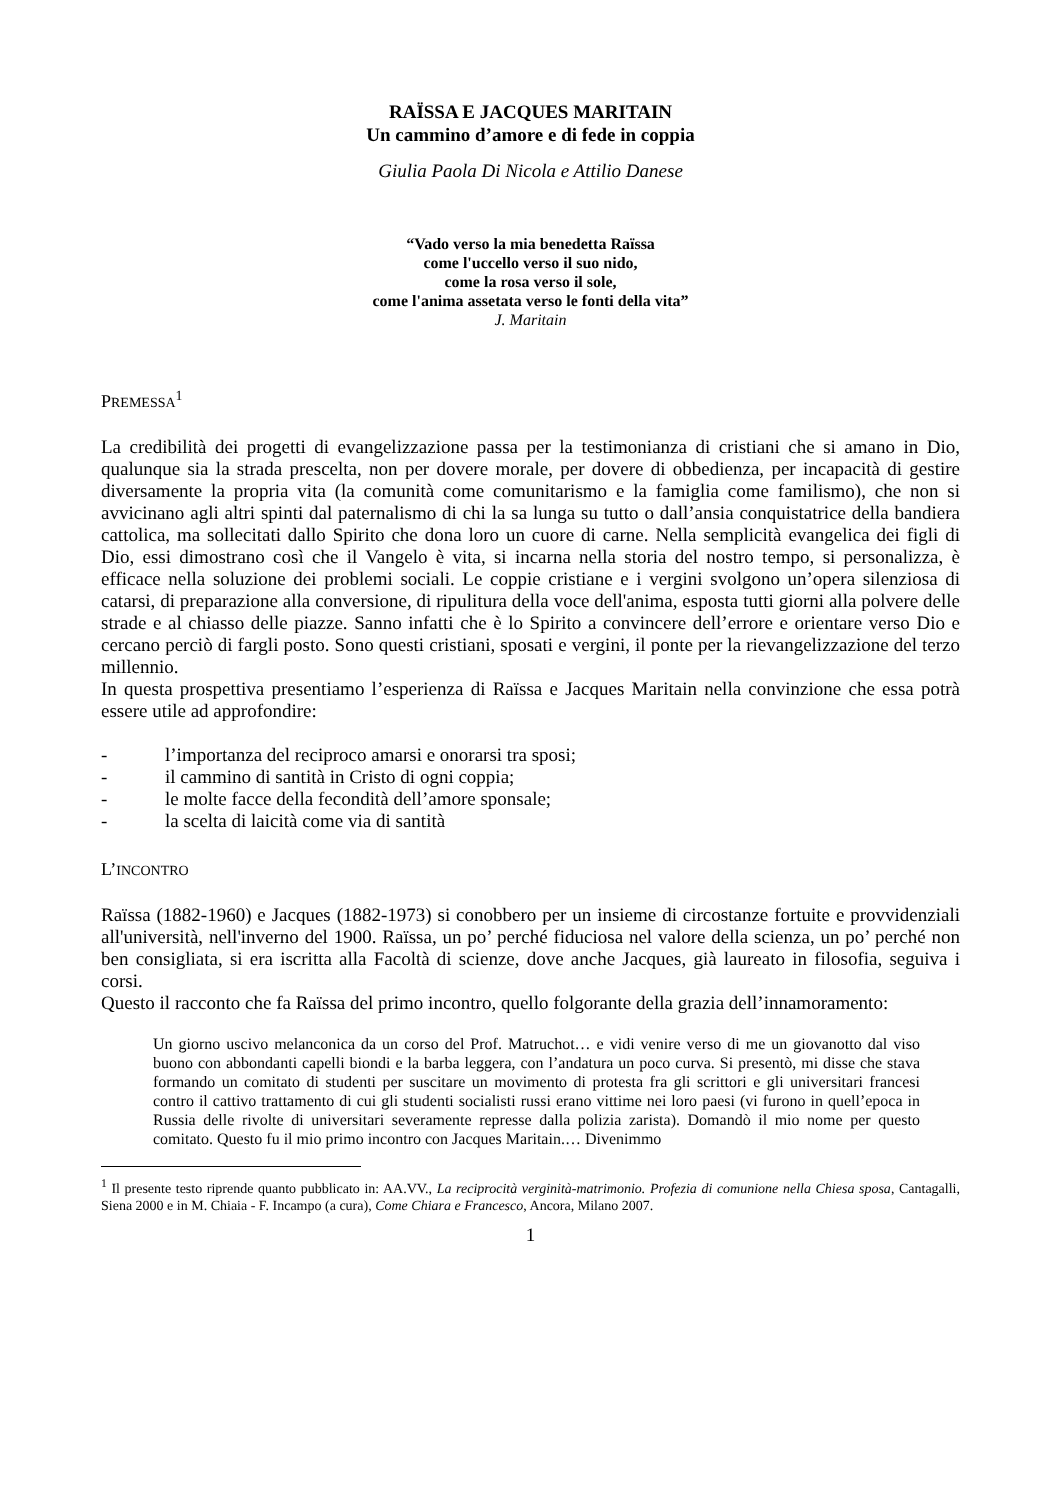RAÏSSA E JACQUES MARITAIN
Un cammino d’amore e di fede in coppia
Giulia Paola Di Nicola e Attilio Danese
“Vado verso la mia benedetta Raïssa
come l'uccello verso il suo nido,
come la rosa verso il sole,
come l'anima assetata verso le fonti della vita”
J. Maritain
PREMESSA<sup>1</sup>
La credibilità dei progetti di evangelizzazione passa per la testimonianza di cristiani che si amano in Dio, qualunque sia la strada prescelta, non per dovere morale, per dovere di obbedienza, per incapacità di gestire diversamente la propria vita (la comunità come comunitarismo e la famiglia come familismo), che non si avvicinano agli altri spinti dal paternalismo di chi la sa lunga su tutto o dall’ansia conquistatrice della bandiera cattolica, ma sollecitati dallo Spirito che dona loro un cuore di carne. Nella semplicità evangelica dei figli di Dio, essi dimostrano così che il Vangelo è vita, si incarna nella storia del nostro tempo, si personalizza, è efficace nella soluzione dei problemi sociali. Le coppie cristiane e i vergini svolgono un’opera silenziosa di catarsi, di preparazione alla conversione, di ripulitura della voce dell'anima, esposta tutti giorni alla polvere delle strade e al chiasso delle piazze. Sanno infatti che è lo Spirito a convincere dell’errore e orientare verso Dio e cercano perciò di fargli posto. Sono questi cristiani, sposati e vergini, il ponte per la rievangelizzazione del terzo millennio.
In questa prospettiva presentiamo l’esperienza di Raïssa e Jacques Maritain nella convinzione che essa potrà essere utile ad approfondire:
- l’importanza del reciproco amarsi e onorarsi tra sposi;
- il cammino di santità in Cristo di ogni coppia;
- le molte facce della fecondità dell’amore sponsale;
- la scelta di laicità come via di santità
L’INCONTRO
Raïssa (1882-1960) e Jacques (1882-1973) si conobbero per un insieme di circostanze fortuite e provvidenziali all'università, nell'inverno del 1900. Raïssa, un po’ perché fiduciosa nel valore della scienza, un po’ perché non ben consigliata, si era iscritta alla Facoltà di scienze, dove anche Jacques, già laureato in filosofia, seguiva i corsi.
Questo il racconto che fa Raïssa del primo incontro, quello folgorante della grazia dell’innamoramento:
Un giorno uscivo melanconica da un corso del Prof. Matruchot… e vidi venire verso di me un giovanotto dal viso buono con abbondanti capelli biondi e la barba leggera, con l’andatura un poco curva. Si presentò, mi disse che stava formando un comitato di studenti per suscitare un movimento di protesta fra gli scrittori e gli universitari francesi contro il cattivo trattamento di cui gli studenti socialisti russi erano vittime nei loro paesi (vi furono in quell’epoca in Russia delle rivolte di universitari severamente represse dalla polizia zarista). Domandò il mio nome per questo comitato. Questo fu il mio primo incontro con Jacques Maritain.… Divenimmo
<sup>1</sup> Il presente testo riprende quanto pubblicato in: AA.VV., La reciprocità verginità-matrimonio. Profezia di comunione nella Chiesa sposa, Cantagalli, Siena 2000 e in M. Chiaia - F. Incampo (a cura), Come Chiara e Francesco, Ancora, Milano 2007.
1